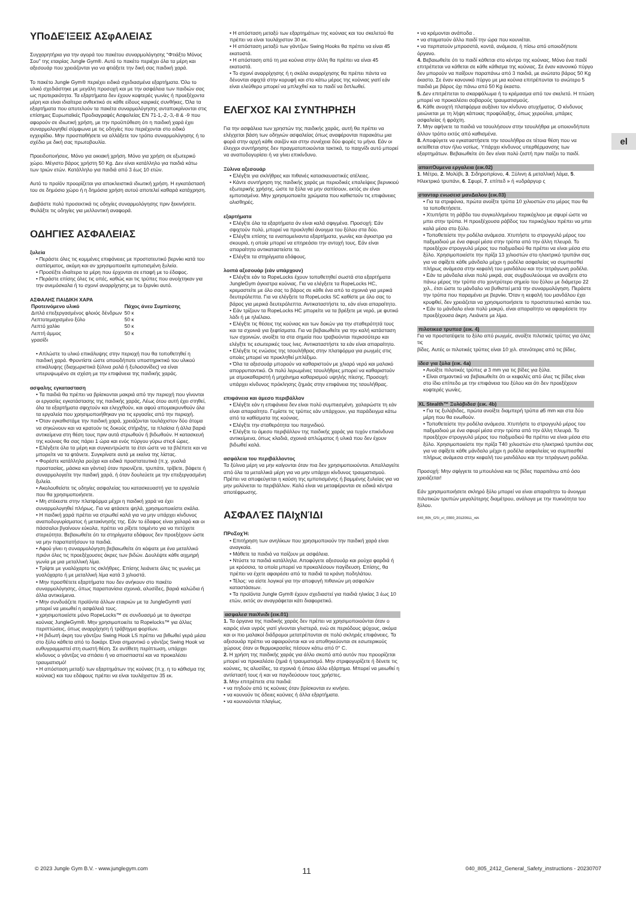ΥΠοΔΕΊΞΕΙΣ ΑΣφΑΛΕΙΑΣ
Συγχαρητήρια για την αγορά του πακέτου συναρμολόγησης “Φτιάξτο Μόνος Σου” της εταιρίας Jungle Gym®. Αυτό το πακέτο περιέχει όλα τα μέρη και αξεσουάρ που χρειάζονται για να φτιάξετε την δική σας παιδική χαρά.
Το πακέτο Jungle Gym® περιέχει ειδικά σχεδιασμένα εξαρτήματα. Όλο το υλικό σχεδιάστηκε με μεγάλη προσοχή και με την ασφάλεια των παιδιών σας ως προτεραιότητα. Τα εξαρτήματα δεν έχουν κοφτερές γωνίες ή προεξέχοντα μέρη και είναι ιδιαίτερα ανθεκτικό σε κάθε είδους καιρικές συνθήκες. Όλα τα εξαρτήματα που αποτελούν τα πακέτα συναρμολόγησης ανταποκρίνονται στις επίσημες Ευρωπαϊκές Προδιαγραφές Ασφαλείας EN 71-1,-2,-3,-8 & -9 που αφορούν σε ιδιωτική χρήση, με την προϋπόθεση ότι η παιδική χαρά έχει συναρμολογηθεί σύμφωνα με τις οδηγίες που περιέχονται στο ειδικό εγχειρίδιο. Μην προσπαθήσετε να αλλάξετε τον τρόπο συναρμολόγησης ή το σχέδιο με δική σας πρωτοβουλία.
Προειδοποιήσεις. Μόνο για οικιακή χρήση. Μόνο για χρήση σε εξωτερικό χώρο. Μέγιστο βάρος χρήστη 50 Kg. Δεν είναι κατάλληλο για παιδιά κάτω των τριών ετών. Κατάλληλο για παιδιά από 3 έως 10 ετών.
Αυτό το προϊόν προορίζεται για αποκλειστικά ιδιωτική χρήση. Η εγκατάστασή του σε δημόσιο χώρο ή η δημόσια χρήση αυτού αποτελεί καθαρά κατάχρηση.
Διαβάστε πολύ προσεκτικά τις οδηγίες συναρμολόγησης πριν ξεκινήσετε. Φυλάξτε τις οδηγίες για μελλοντική αναφορά.
ΟΔΗΓΙΕΣ ΑΣΦΑΛΕΙΑΣ
ξυλεία
• Περάστε όλες τις κομμένες επιφάνειες με προστατευτικό βερνίκι κατά του σαπίσματος, ακόμη και αν χρησιμοποιείτε εμποτισμένη ξυλεία.
• Προσέξτε ιδιαίτερα τα μέρη που έρχονται σε επαφή με το έδαφος.
• Περάστε επίσης όλες τις οπές, καθώς και τις τρύπες που ανοίχτηκαν για την ανεμόσκαλα ή το σχοινί αναρρίχησης με το ξερνίκι αυτό.
ΑΣΦΑΛΗΣ ΠΑΙΔΙΚΗ ΧΑΡΑ
| Προτεινόμενο υλικό | Πάχος άνευ Συμπίεσης |
| --- | --- |
| Διπλά επεξεργασμένος φλοιός δένδρων | 50 κ |
| Λεπτοτεμαχισμένο ξύλο | 50 κ |
| Λεπτό χαλίκι | 50 κ |
| Λεπτή άμμος | 50 κ |
| γρασίδι | |
• Απλώστε το υλικό επικάλυψης στην περιοχή που θα τοποθετηθεί η παιδική χαρά. Φροντίστε ώστε οποιοδήποτε υποστηρικτικό του υλικού επικάλυψης (διαχωριστικά ξύλινα ρολά ή ξυλοσανίδες) να είναι υπερυψωμένο σε σχέση με την επιφάνεια της παιδικής χαράς.
ασφαλης εγκατασταση
• Τα παιδιά θα πρέπει να βρίσκονται μακριά από την περιοχή που γίνονται οι εργασίες εγκατάστασης της παιδικής χαράς, Λέως ότου αυτή έχει στηθεί, όλα τα εξαρτήματα σφιχτούν και ελεγχθούν, και αφού απομακρυνθούν όλα τα εργαλεία που χρησιμοποιήθηκαν για τις εργασίες από την περιοχή.
• Όταν εγκαθιστάμε την παιδική χαρά, χρειάζονται τουλάχιστον δύο άτομα να σηκώνουν και να κρατούν τις δοκούς στήριξης, τα πλαίσια ή άλλα βαριά αντικείμενα στη θέση τους πριν αυτά στρωθούν ή βιδωθούν. Η κατασκευή της κούνιας θα σας πάρει 1 ώρα και ενός πύργου γύρω στις4 ώρες.
• Ελέγξετε όλα τα μέρη και συγκεντρώστε τα έτσι ώστε να τα βλέπετε και να μπορείτε να τα φτάνετε. Συγκρίνατε αυτά με εκείνα της λίστας.
• Φορέστε κατάλληλα ρούχα και ειδικά προστατευτικά (π.χ. γυαλιά προστασίας, μάσκα και γάντια) όταν πριονίζετε, τρυπάτε, τρίβετε, βάφετε ή συναρμολογείτε την παιδική χαρά, ή όταν δουλεύετε με την επεξεργασμένη ξυλεία.
• Ακολουθείστε τις οδηγίες ασφαλείας του κατασκευαστή για τα εργαλεία που θα χρησιμοποιήσετε.
• Μη στέκεστε στην πλατφόρμα μέχρι η παιδική χαρά να έχει συναρμολογηθεί πλήρως. Για να φτάσετε ψηλά, χρησιμοποιείστε σκάλα.
• Η παιδική χαρά πρέπει να στρωθεί καλά για να μην υπάρχει κίνδυνος αναποδογυρίσματος ή μετακίνησής της. Εάν το έδαφος είναι χαλαρό και οι πάσσαλοι βγαίνουν εύκολα, πρέπει να ρίξετε τσιμέντο για να πετύχετε στερεότητα. Βεβαιωθείτε ότι τα στηρίγματα εδάφους δεν προεξέχουν ώστε να μην παραπατήσουν τα παιδιά.
• Αφού γίνει η συναρμολόγηση βεβαιωθείτε ότι κόψατε με ένα μεταλλικό πριόνι όλες τις προεξέχουσες άκρες των βιδών. Δουλέψτε κάθε αιχμηρή γωνία με μια μεταλλική λίμα.
• Τρίψτε με γυαλόχαρτο τις σκλήθρες. Επίσης λειάνετε όλες τις γωνίες με γυαλόχαρτο ή με μεταλλική λίμα κατά 3 χιλιοστά.
• Μην προσθέτετε εξαρτήματα που δεν ανήκουν στο πακέτο συναρμολόγησης, όπως παραπανίσια σχοινιά, αλυσίδες, βαριά καλώδια ή άλλα αντικείμενα.
• Μην συνδυάζετε προϊόντα άλλων εταιριών με τα JungleGym® γιατί μπορεί να μειωθεί η ασφάλειά τους.
• χρησιμοποιείστε μόνο RopeLocks™ σε συνδυασμό με τα άγκιστρα κούνιας JungleGym®. Μην χρησιμοποιείτε τα Ropelocks™ για άλλες περιπτώσεις, όπως αναρρίχηση ή τράβηγμα φορτίων.
• Η βιδωτή άκρη του γάντζου Swing Hook LS πρέπει να βιθωθεί γερά μέσα στο ξύλο κάθετα από το δοκάρι. Είναι σημαντικό ο γάντζος Swing Hook να ευθυγραμμιστεί στη σωστή θέση. Σε αντίθετη περίπτωση, υπάρχει κίνδυνος ο γάντζος να σπάσει ή να αποσπαστεί και να προκαλέσει τραυματισμό!
• Η απόσταση μεταξύ των εξαρτημάτων της κούνιας (π.χ. η το κάθισμα της κούνιας) και του εδάφους πρέπει να είναι τουλάχιστον 35 εκ.
• Η απόσταση μεταξύ των εξαρτημάτων της κούνιας και του σκελετού θα πρέπει να είναι τουλάχιστον 30 εκ.
• Η απόσταση μεταξύ των γάντζων Swing Hooks θα πρέπει να είναι 45 εκατοστά.
• Η απόσταση από τη μια κούνια στην άλλη θα πρέπει να είναι 45 εκατοστά.
• Το σχοινί αναρρίχησης ή η σκάλα αναρρίχησης θα πρέπει πάντα να δένονται σφιχτά στην κορυφή και στο κάτω μέρος της κούνιας γιατί εάν είναι ελεύθερο μπορεί να μπλεχθεί και το παιδί να διπλωθεί.
ΕΛΕΓΧΟΣ ΚΑΙ ΣΥΝΤΗΡΗΣΗ
Για την ασφάλεια των χρηστών της παιδικής χαράς, αυτή θα πρέπει να ελέγχεται βάση των οδηγιών ασφαλείας όπως αναφέρονται παρακάτω μια φορά στην αρχή κάθε σαιζόν και στην συνέχεια δύο φορές το μήνα. Εάν οι έλεγχοι συντήρησης δεν πραγματοποιούνται τακτικά, το παιχνίδι αυτό μπορεί να αναποδογυρίσει ή να γίνει επικίνδυνο.
Ξύλινα αξεσουάρ
• Ελέγξτε για σκλήθρες και πιθανές κατασκευαστικές ατέλειες.
• Κάντε συντήρηση της παιδικής χαράς με περιοδικές επαλείψεις βερνικιού εξωτερικής χρήσης, ώστε τα ξύλα να μην σαπίσουν, εκτός αν είναι εμποτισμένα. Μην χρησιμοποιείτε χρώματα που καθιστούν τις επιφάνειες ολισθηρές.
εξαρτήματα
• Ελέγξτε όλα τα εξαρτήματα άν είναι καλά σφιγμένα. Προσοχή: Εάν σφιχτούν πολύ, μπορεί να προκληθεί άνοιγμα του ξύλου στα δύο.
• Ελέγξτε επίσης τα εναπομείναντα εξαρτήματα, γωνίες και άγκιστρα για σκουριά, η οποία μπορεί να επηρεάσει την αντοχή τους. Εάν είναι απαραίτητο αντικαταστείστε τα.
• Ελέγξτε τα στηρίγματα εδάφους.
λοιπά αξεσουάρ (εάν υπάρχουν)
• Ελέγξτε εάν τα RopeLocks έχουν τοποθετηθεί σωστά στα εξαρτήματα JungleGym άγκιστρα κούνιας. Για να ελέγξετε τα RopeLocks HC, κρεμαστείτε με όλο σας το βάρος σε κάθε ένα από τα σχοινιά για μερικά δευτερόλεπτα. Για να ελέγξετε τα RopeLocks SC καθίστε με όλο σας το βάρος για μερικά δευτερόλεπτα. Αντικαταστήστε τα, εάν είναι απαραίτητο.
• Εάν τρίζουν τα RopeLocks HC μπορείτε να τα βρέξετε με νερό, με φυτικό λάδι ή με ηλιέλαιο.
• Ελέγξτε τις θέσεις της κούνιας και των δοκών για την σταθερότητά τους και τα σχοινιά για ξεφτίσματα. Για να βεβαιωθείτε για την καλή κατάσταση των σχοινιών, ανοίξτε τα στα σημεία που τραβιούνται περισσότερο και ελέγξτε τις εσωτερικές τους ίνες. Αντικαταστήστε τα εάν είναι απαραίτητο.
• Ελέγξτε τις ενώσεις της τσουλήθρας στην πλατφόρμα για ρωγμές στις οποίες μπορεί να προκληθεί μπλέξιμο.
• Όλα τα αξεσουάρ μπορούν να καθαριστούν με χλιαρό νερό και μαλακό απορρυπαντικό. Οι πολύ λερωμένες τσουλήθρες μπορεί να καθαριστούν με ατμοκαθαριστή ή μηχάνημα καθαρισμού υψηλής πίεσης. Προσοχή: υπάρχει κίνδυνος πρόκλησης ζημιάς στην επιφάνεια της τσουλήθρας.
επιφάνεια και άμεσο περιβάλλον
• Ελέγξτε εάν η επιφάνεια δεν είναι πολύ συμπιεσμένη. χαλαρώστε τη εάν είναι απαραίτητο. Γεμίστε τις τρύπες εάν υπάρχουν, για παράδειγμα κάτω από τα καθίσματα της κούνιας.
• Ελέγξτε την σταθερότητα του παιχνιδιού.
• Ελέγξτε το άμεσο περιβάλλον της παιδικής χαράς για τυχόν επικίνδυνα αντικείμενα, όπως κλαδιά, σχοινιά απλώματος ή υλικά που δεν έχουν βιδωθεί καλά.
ασφάλεια του περιβάλλοντος
Τα ξύλινα μέρη να μην καίγονται όταν πια δεν χρησιμοποιούνται. Απαλλαγείτε από όλα τα μεταλλικά μέρη για να μην υπάρχει κίνδυνος τραυματισμού. Πρέπει να αποφεύγεται η καύση της εμποτισμένης ή βαμμένης ξυλείας για να μην μολύνεται το περιβάλλον. Καλό είναι να μεταφέρονται σε ειδικά κέντρα αποτέφρωσης.
ΑΣΦΑΛΈΣ ΠΑΙχΝΊΔΙ
ΠΡοΣοχΉ:
• Επιτήρηση των ανηλίκων που χρησιμοποιούν την παιδική χαρά είναι αναγκαία.
• Μάθετε τα παιδιά να παίζουν με ασφάλεια.
• Ντύστε τα παιδιά κατάλληλα. Αποφύγετε αξεσουάρ και ρούχα φαρδιά ή με κρόσσια, τα οποία μπορεί να προκαλέσουν παγίδευση. Επίσης, θα πρέπει να έχετε αφαιρέσει από τα παιδιά τα κράνη ποδηλάτου.
• Τέλος: να είστε λογικοί για την αποφυγή πιθανών μη ασφαλών καταστάσεων.
• Τα προϊόντα Jungle Gym® έχουν σχεδιαστεί για παιδιά ηλικίας 3 έως 10 ετών, εκτός αν αναγράφεται κάτι διαφορετικό.
ασφαλεσ παιΧνιδι (εικ.01)
1. Τα όργανα της παιδικής χαράς δεν πρέπει να χρησιμοποιούνται όταν ο καιρός είναι υγρός γιατί γίνονται γλιστερά, ενώ σε περιόδους ψύχους, ακόμα και οι πιο μαλακοί διάδρομοι μετατρέπονται σε πολύ σκληρές επιφάνειες. Τα αξεσουάρ πρέπει να αφαιρούνται και να αποθηκεύονται σε εσωτερικούς χώρους όταν οι θερμοκρασίες πέσουν κάτω από 0° C.
2. Η χρήση της παιδικής χαράς για άλλο σκοπό από αυτόν που προορίζεται μπορεί να προκαλέσει ζημιά ή τραυματισμό. Μην στριφογυρίζετε ή δένετε τις κούνιες, τις αλυσίδες, τα σχοινιά ή όποιο άλλο εξάρτημα. Μπορεί να μειωθεί η αντίστασή τους ή και να παγιδεύσουν τους χρήστες.
3. Μην επιτρέπετε στα παιδιά:
• να πηδούν από τις κούνιες όταν βρίσκονται εν κινήσει.
• να κουνούν τις άδειες κούνιες ή άλλα εξαρτήματα.
• να κουνιούνται πλαγίως.
• να κρέμονται ανάποδα .
• να σταματούν άλλο παιδί την ώρα που κουνιέται.
• να περπατούν μπροσστά, κοντά, ανάμεσα, ή πίσω από οποιοδήποτε όργανο.
4. Βεβαιωθείτε ότι το παιδί κάθεται στο κέντρο της κούνιας. Μόνο ένα παιδί επιτρέπεται να κάθεται σε κάθε κάθισμα της κούνιας. Σε έναν κανονικό πύργο δεν μπορούν να παίξουν παραπάνω από 3 παιδιά, με ανώτατο βάρος 50 Kg έκαστο. Σε έναν κανονικό πύργο με μια κούνια επιτρέπονται το ανώτερο 5 παιδιά με βάρος όχι πάνω από 50 Kg έκαστο.
5. Δεν επιτρέπεται το σκαρφάλωμα ή το κρέμασμα από τον σκελετό. Η πτώση μπορεί να προκαλέσει σοβαρούς τραυματισμούς.
6. Κάθε ανοιχτή πλατφόρμα αυξάνει τον κίνδυνο ατυχήματος. Ο κίνδυνος μειώνεται με τη λήψη κάποιας προφύλαξης, όπως χερούλια, μπάρες ασφαλείας ή φράχτη.
7. Μην αφήνετε τα παιδιά να τσουλήσουν στην τσουλήθρα με οποιονδήποτε άλλον τρόπο εκτός από καθισμένα.
8. Αποφύγετε να εγκαταστήσετε την τσουλήθρα σε τέτοια θέση που να εκτείθεται στον ήλιο νοτίως. Υπάρχει κίνδυνος υπερθέρμανσης των εξαρτημάτων. Βεβαιωθείτε ότι δεν είναι πολύ ζεστή πριν παίζει το παιδί.
απαιτΟυμενα εργαλεια (εικ.02)
1. Μέτρο, 2. Μολύβι, 3. Σιδηροπρίονο, 4. Ξύλινη & μεταλλική λάμα, 5. Ηλεκτρικό τρυπάνι, 6. Σφυρί, 7. επίπεδ » ή «υδράργυρ ς
στανταρ ενωσεισ μανΔαλου (εικ.03)
• Για τα στριφόνια, πρώτα ανοίξτε τρύπα 10 χιλιοστών στο μέρος που θα τα τοποθετήσετε.
• Χτυπήστε τη ράβδο του συγκολλημένου περικόχλιου με σφυρί ώστε να μπει στην τρύπα. Η προεξέχουσα ράβδος του περικόχλιου πρέπει να μπει καλά μέσα στο ξύλο.
• Τοποθετείστε την ροδέλα ανάμεσα. Χτυπήστε το στρογγυλό μέρος του παξιμαδιού με ένα σφυρί μέσα στην τρύπα από την άλλη πλευρά. Το προεξέχον στρογγυλό μέρος του παξιμαδιού θα πρέπει να είναι μέσα στο ξύλο. Χρησιμοποιείστε την πρίζα 13 χιλιοστών στο ηλεκτρικό τρυπάνι σας για να σφίξετε κάθε μάνδαλο μέχρι η ροδέλα ασφαλείας να συμπιεσθεί πλήρως ανάμεσα στην κεφαλή του μανδάλου και την τετράγωνη ροδέλα.
• Εάν τα μάνδαλα είναι πολύ μικρά, σας συμβουλεύουμε να ανοίξετε στο πάνω μέρος την τρύπα στο χοντρύτερο σημείο του ξύλου με διάμετρο 22 χιλ., έτσι ώστε το μάνδαλο να βυθιστεί μετά την συναρμολόγηση. Περάστε την τρύπα που παραμένει με βερνίκι. Όταν η κεφαλή του μανδάλου έχει κρυφθεί, δεν χρειάζεται να χρησιμοποιήσετε το προστατευτικό καπάκι του.
• Εάν το μάνδαλο είναι πολύ μακρύ, είναι απαραίτητο να αφαιρέσετε την προεξέχουσα άκρη. Λειάνετε με λίμα.
πιλοτικεσ τρυπεσ (εικ. 4)
Για να προστατέψετε το ξύλο από ρωγμές, ανοίξτε πιλοτικές τρύπες για όλες τις
βίδες. Αυτές οι πιλοτικές τρύπες είναι 10 χιλ. στενότερες από τις βίδες.
ίδεσ για ξύλα (εικ. 4a)
• Ανοίξτε πιλοτικές τρύπες ⌀ 3 mm για τις βίδες για ξύλα.
• Είναι σημαντικό να βεβαιωθείτε ότι οι κεφαλές από όλες τις βίδες είναι στο ίδιο επίπεδο με την επιφάνεια του ξύλου και ότι δεν προεξέχουν κοφτερές γωνίες.
XL Stealth™ Ξυλόβιδεσ (εικ. 4b)
• Για τις ξυλόβιδες, πρώτα ανοίξτε διαμπερή τρύπα ⌀5 mm και στα δύο μέρη που θα ενωθούν.
• Τοποθετείστε την ροδέλα ανάμεσα. Χτυπήστε το στρογγυλό μέρος του παξιμαδιού με ένα σφυρί μέσα στην τρύπα από την άλλη πλευρά. Το προεξέχον στρογγυλό μέρος του παξιμαδιού θα πρέπει να είναι μέσα στο ξύλο. Χρησιμοποιείστε την πρίζα T40 χιλιοστών στο ηλεκτρικό τρυπάνι σας για να σφίξετε κάθε μάνδαλο μέχρι η ροδέλα ασφαλείας να συμπιεσθεί πλήρως ανάμεσα στην κεφαλή του μανδάλου και την τετράγωνη ροδέλα.
Προσοχή: Μην σφίγγετε τα μπουλόνια και τις βίδες παραπάνω από όσο χρειάζεται!
Εάν χρησιμοποιήσετε σκληρό ξύλο μπορεί να είναι απαραίτητο το άνοιγμα πιλοτικών τρυπών μεγαλύτερης διαμέτρου, ανάλογα με την πυκνότητα του ξύλου.
040_805_GSI_el_0300_20120911_nlA
el
© 2023 Jungle Gym B.V. - www.junglegym.com 11 040_805_2412_General_Safety_instructions - 20230707